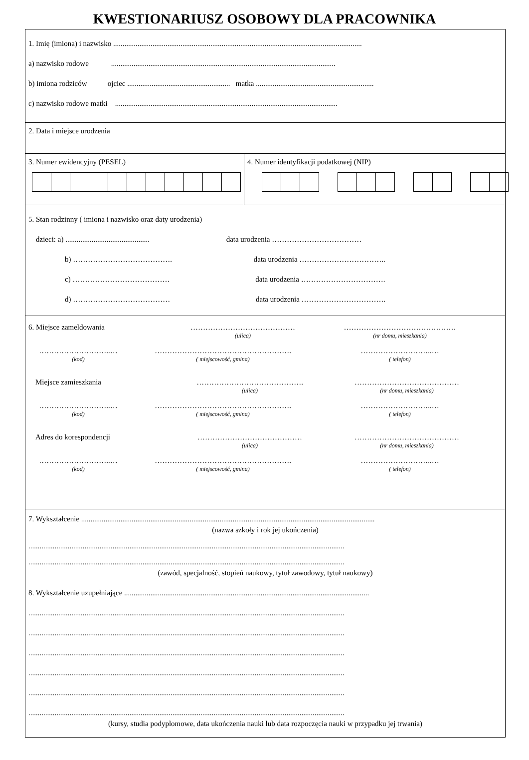KWESTIONARIUSZ OSOBOWY DLA PRACOWNIKA
1. Imię (imiona) i nazwisko .....................................................................................................................................
a) nazwisko rodowe ........................................................................................................................
b) imiona rodziców ojciec ....................................................... matka ...............................................................
c) nazwisko rodowe matki .......................................................................................................................
2. Data i miejsce urodzenia
3. Numer ewidencyjny (PESEL)
4. Numer identyfikacji podatkowej (NIP)
5. Stan rodzinny ( imiona i nazwisko oraz daty urodzenia)
dzieci: a) ............................................. data urodzenia ………………………………
b) …………………………………. data urodzenia ……………………………..
c) ………………………………… data urodzenia …………………………….
d) ………………………………… data urodzenia …………………………….
6. Miejsce zameldowania ……………………………………
(ulica)
………………………………………
(nr domu, mieszkania)
………………………..…
(kod)
……………………………………………….
( miejscowość, gmina)
………………………..…
( telefon)
Miejsce zamieszkania …………………………………….
(ulica)
……………………………………
(nr domu, mieszkania)
………………………..…
(kod)
……………………………………………….
( miejscowość, gmina)
………………………..…
( telefon)
Adres do korespondencji ……………………………………
(ulica)
……………………………………
(nr domu, mieszkania)
………………………..…
(kod)
……………………………………………….
( miejscowość, gmina)
………………………..…
( telefon)
7. Wykształcenie .............................................................................................................................................................
(nazwa szkoły i rok jej ukończenia)
.........................................................................................................................................................................
.........................................................................................................................................................................
(zawód, specjalność, stopień naukowy, tytuł zawodowy, tytuł naukowy)
8. Wykształcenie uzupełniające ...................................................................................................................................
.........................................................................................................................................................................
.........................................................................................................................................................................
.........................................................................................................................................................................
.........................................................................................................................................................................
.........................................................................................................................................................................
.........................................................................................................................................................................
(kursy, studia podyplomowe, data ukończenia nauki lub data rozpoczęcia nauki w przypadku jej trwania)